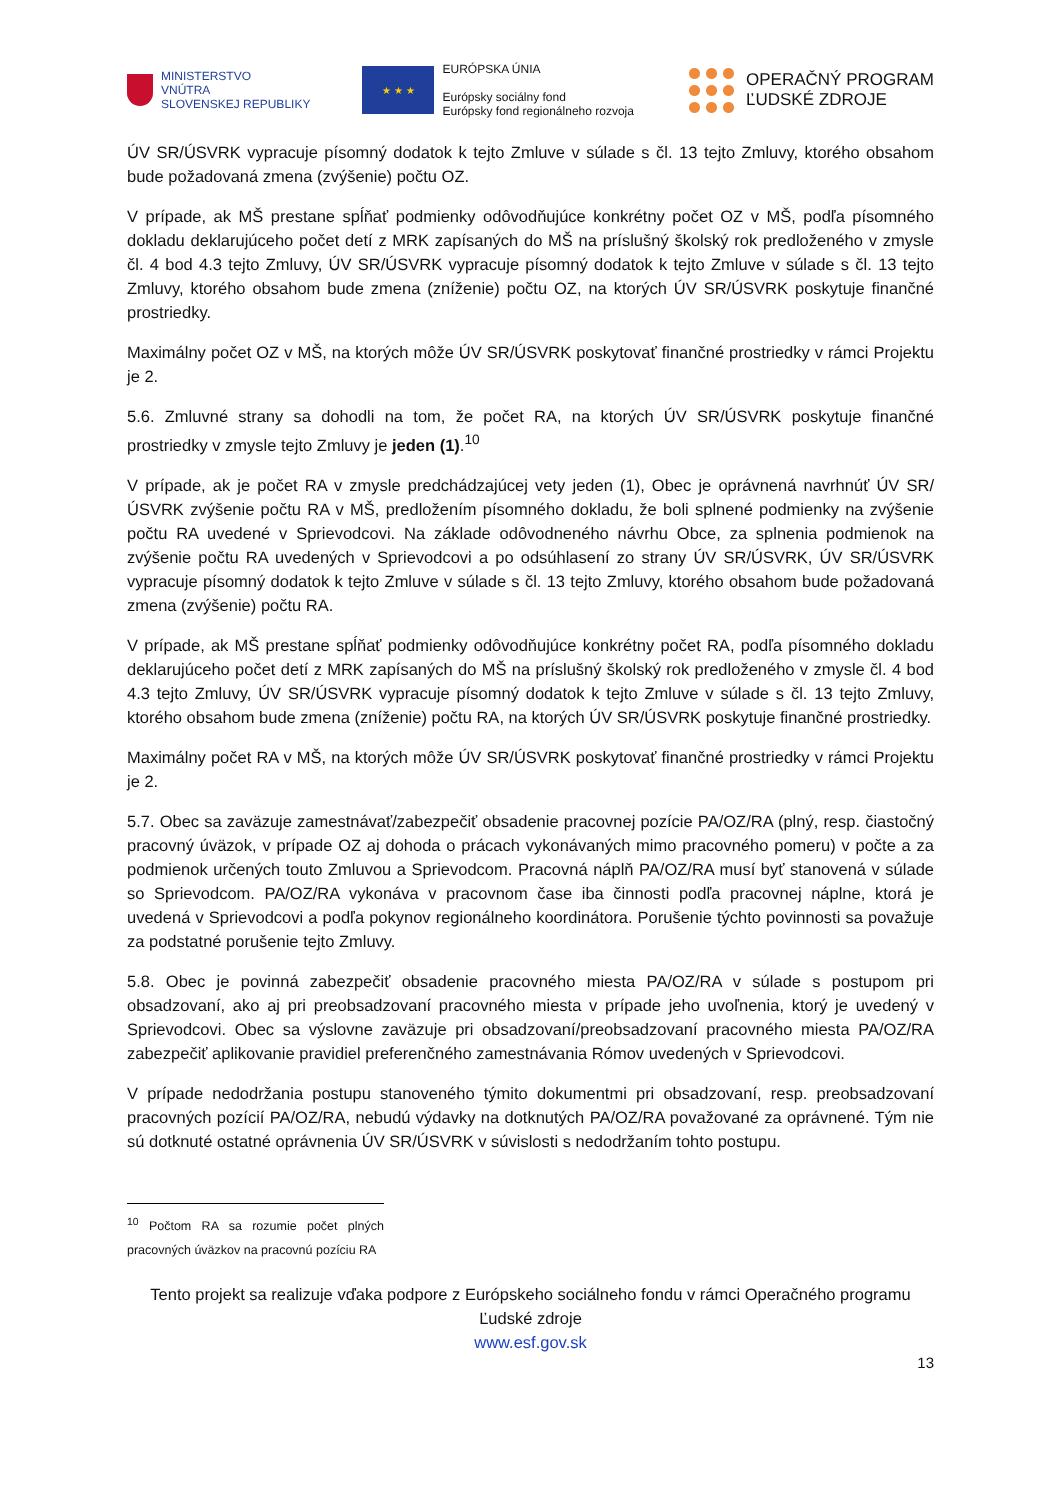MINISTERSTVO
VNÚTRA
SLOVENSKEJ REPUBLIKY
★ ★ ★
EURÓPSKA ÚNIA
Európsky sociálny fond
Európsky fond regionálneho rozvoja
OPERAČNÝ PROGRAM
ĽUDSKÉ ZDROJE
ÚV SR/ÚSVRK vypracuje písomný dodatok k tejto Zmluve v súlade s čl. 13 tejto Zmluvy, ktorého obsahom bude požadovaná zmena (zvýšenie) počtu OZ.
V prípade, ak MŠ prestane spĺňať podmienky odôvodňujúce konkrétny počet OZ v MŠ, podľa písomného dokladu deklarujúceho počet detí z MRK zapísaných do MŠ na príslušný školský rok predloženého v zmysle čl. 4 bod 4.3 tejto Zmluvy, ÚV SR/ÚSVRK vypracuje písomný dodatok k tejto Zmluve v súlade s čl. 13 tejto Zmluvy, ktorého obsahom bude zmena (zníženie) počtu OZ, na ktorých ÚV SR/ÚSVRK poskytuje finančné prostriedky.
Maximálny počet OZ v MŠ, na ktorých môže ÚV SR/ÚSVRK poskytovať finančné prostriedky v rámci Projektu je 2.
5.6. Zmluvné strany sa dohodli na tom, že počet RA, na ktorých ÚV SR/ÚSVRK poskytuje finančné prostriedky v zmysle tejto Zmluvy je jeden (1).<sup>10</sup>
V prípade, ak je počet RA v zmysle predchádzajúcej vety jeden (1), Obec je oprávnená navrhnúť ÚV SR/ÚSVRK zvýšenie počtu RA v MŠ, predložením písomného dokladu, že boli splnené podmienky na zvýšenie počtu RA uvedené v Sprievodcovi. Na základe odôvodneného návrhu Obce, za splnenia podmienok na zvýšenie počtu RA uvedených v Sprievodcovi a po odsúhlasení zo strany ÚV SR/ÚSVRK, ÚV SR/ÚSVRK vypracuje písomný dodatok k tejto Zmluve v súlade s čl. 13 tejto Zmluvy, ktorého obsahom bude požadovaná zmena (zvýšenie) počtu RA.
V prípade, ak MŠ prestane spĺňať podmienky odôvodňujúce konkrétny počet RA, podľa písomného dokladu deklarujúceho počet detí z MRK zapísaných do MŠ na príslušný školský rok predloženého v zmysle čl. 4 bod 4.3 tejto Zmluvy, ÚV SR/ÚSVRK vypracuje písomný dodatok k tejto Zmluve v súlade s čl. 13 tejto Zmluvy, ktorého obsahom bude zmena (zníženie) počtu RA, na ktorých ÚV SR/ÚSVRK poskytuje finančné prostriedky.
Maximálny počet RA v MŠ, na ktorých môže ÚV SR/ÚSVRK poskytovať finančné prostriedky v rámci Projektu je 2.
5.7. Obec sa zaväzuje zamestnávať/zabezpečiť obsadenie pracovnej pozície PA/OZ/RA (plný, resp. čiastočný pracovný úväzok, v prípade OZ aj dohoda o prácach vykonávaných mimo pracovného pomeru) v počte a za podmienok určených touto Zmluvou a Sprievodcom. Pracovná náplň PA/OZ/RA musí byť stanovená v súlade so Sprievodcom. PA/OZ/RA vykonáva v pracovnom čase iba činnosti podľa pracovnej náplne, ktorá je uvedená v Sprievodcovi a podľa pokynov regionálneho koordinátora. Porušenie týchto povinnosti sa považuje za podstatné porušenie tejto Zmluvy.
5.8. Obec je povinná zabezpečiť obsadenie pracovného miesta PA/OZ/RA v súlade s postupom pri obsadzovaní, ako aj pri preobsadzovaní pracovného miesta v prípade jeho uvoľnenia, ktorý je uvedený v Sprievodcovi. Obec sa výslovne zaväzuje pri obsadzovaní/preobsadzovaní pracovného miesta PA/OZ/RA zabezpečiť aplikovanie pravidiel preferenčného zamestnávania Rómov uvedených v Sprievodcovi.
V prípade nedodržania postupu stanoveného týmito dokumentmi pri obsadzovaní, resp. preobsadzovaní pracovných pozícií PA/OZ/RA, nebudú výdavky na dotknutých PA/OZ/RA považované za oprávnené. Tým nie sú dotknuté ostatné oprávnenia ÚV SR/ÚSVRK v súvislosti s nedodržaním tohto postupu.
<sup>10</sup> Počtom RA sa rozumie počet plných pracovných úväzkov na pracovnú pozíciu RA
Tento projekt sa realizuje vďaka podpore z Európskeho sociálneho fondu v rámci Operačného programu Ľudské zdroje
www.esf.gov.sk
13